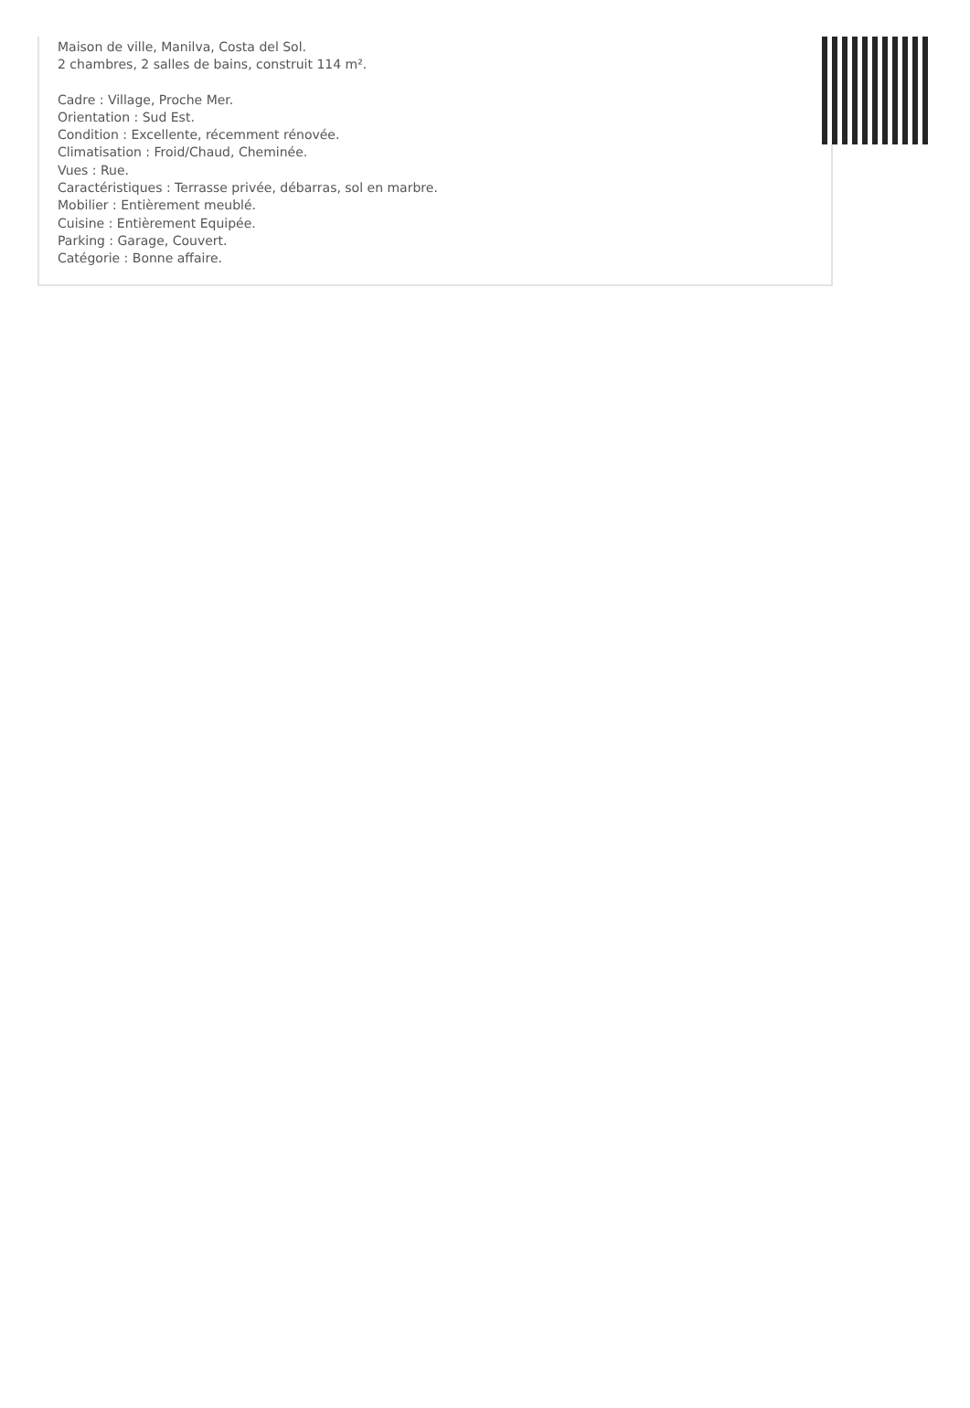Maison de ville, Manilva, Costa del Sol.
2 chambres, 2 salles de bains, construit 114 m².
Cadre : Village, Proche Mer.
Orientation : Sud Est.
Condition : Excellente, récemment rénovée.
Climatisation : Froid/Chaud, Cheminée.
Vues : Rue.
Caractéristiques : Terrasse privée, débarras, sol en marbre.
Mobilier : Entièrement meublé.
Cuisine : Entièrement Equipée.
Parking : Garage, Couvert.
Catégorie : Bonne affaire.